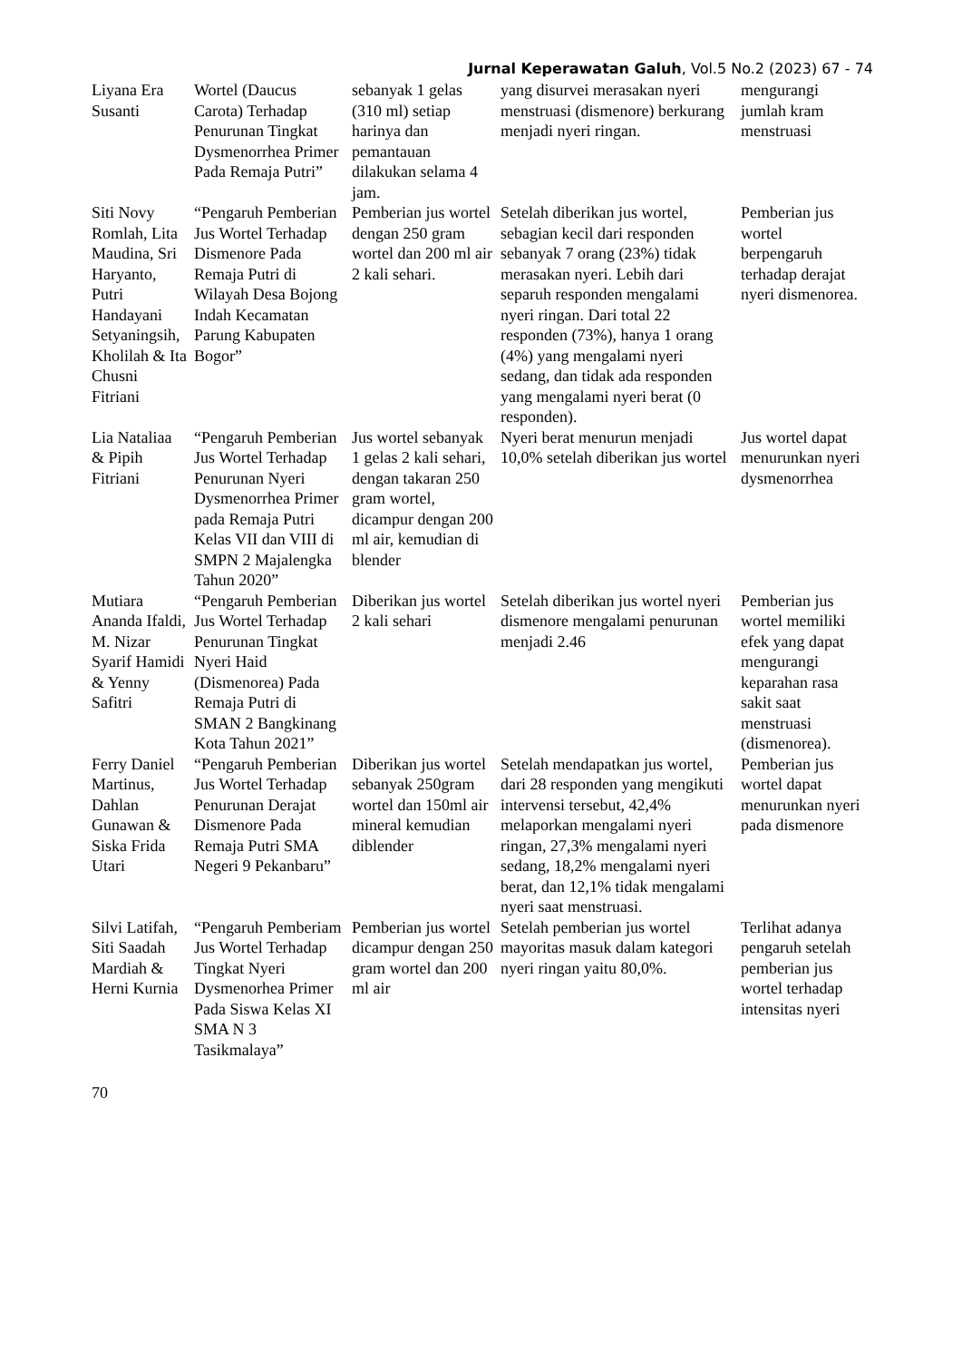Jurnal Keperawatan Galuh, Vol.5 No.2 (2023) 67 - 74
| Liyana Era Susanti | Wortel (Daucus Carota) Terhadap Penurunan Tingkat Dysmenorrhea Primer Pada Remaja Putri” | sebanyak 1 gelas (310 ml) setiap harinya dan pemantauan dilakukan selama 4 jam. | yang disurvei merasakan nyeri menstruasi (dismenore) berkurang menjadi nyeri ringan. | mengurangi jumlah kram menstruasi |
| Siti Novy Romlah, Lita Maudina, Sri Haryanto, Putri Handayani Setyaningsih, Kholilah & Ita Chusni Fitriani | “Pengaruh Pemberian Jus Wortel Terhadap Dismenore Pada Remaja Putri di Wilayah Desa Bojong Indah Kecamatan Parung Kabupaten Bogor” | Pemberian jus wortel dengan 250 gram wortel dan 200 ml air 2 kali sehari. | Setelah diberikan jus wortel, sebagian kecil dari responden sebanyak 7 orang (23%) tidak merasakan nyeri. Lebih dari separuh responden mengalami nyeri ringan. Dari total 22 responden (73%), hanya 1 orang (4%) yang mengalami nyeri sedang, dan tidak ada responden yang mengalami nyeri berat (0 responden). | Pemberian jus wortel berpengaruh terhadap derajat nyeri dismenorea. |
| Lia Nataliaa & Pipih Fitriani | “Pengaruh Pemberian Jus Wortel Terhadap Penurunan Nyeri Dysmenorrhea Primer pada Remaja Putri Kelas VII dan VIII di SMPN 2 Majalengka Tahun 2020” | Jus wortel sebanyak 1 gelas 2 kali sehari, dengan takaran 250 gram wortel, dicampur dengan 200 ml air, kemudian di blender | Nyeri berat menurun menjadi 10,0% setelah diberikan jus wortel | Jus wortel dapat menurunkan nyeri dysmenorrhea |
| Mutiara Ananda Ifaldi, M. Nizar Syarif Hamidi & Yenny Safitri | “Pengaruh Pemberian Jus Wortel Terhadap Penurunan Tingkat Nyeri Haid (Dismenorea) Pada Remaja Putri di SMAN 2 Bangkinang Kota Tahun 2021” | Diberikan jus wortel 2 kali sehari | Setelah diberikan jus wortel nyeri dismenore mengalami penurunan menjadi 2.46 | Pemberian jus wortel memiliki efek yang dapat mengurangi keparahan rasa sakit saat menstruasi (dismenorea). |
| Ferry Daniel Martinus, Dahlan Gunawan & Siska Frida Utari | “Pengaruh Pemberian Jus Wortel Terhadap Penurunan Derajat Dismenore Pada Remaja Putri SMA Negeri 9 Pekanbaru” | Diberikan jus wortel sebanyak 250gram wortel dan 150ml air mineral kemudian diblender | Setelah mendapatkan jus wortel, dari 28 responden yang mengikuti intervensi tersebut, 42,4% melaporkan mengalami nyeri ringan, 27,3% mengalami nyeri sedang, 18,2% mengalami nyeri berat, dan 12,1% tidak mengalami nyeri saat menstruasi. | Pemberian jus wortel dapat menurunkan nyeri pada dismenore |
| Silvi Latifah, Siti Saadah Mardiah & Herni Kurnia | “Pengaruh Pemberiam Jus Wortel Terhadap Tingkat Nyeri Dysmenorhea Primer Pada Siswa Kelas XI SMA N 3 Tasikmalaya” | Pemberian jus wortel dicampur dengan 250 gram wortel dan 200 ml air | Setelah pemberian jus wortel mayoritas masuk dalam kategori nyeri ringan yaitu 80,0%. | Terlihat adanya pengaruh setelah pemberian jus wortel terhadap intensitas nyeri |
70